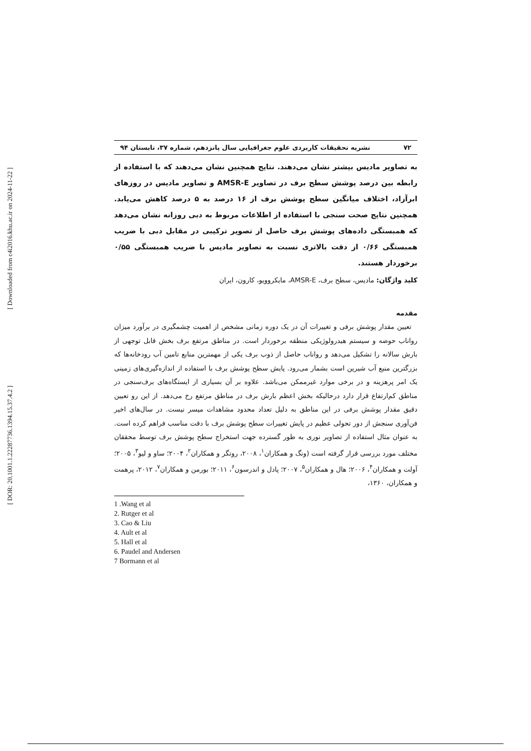[ Downloaded from c4i2016.khu.ac.ir on 2024-11-22 ]
[ DOR: 20.1001.1.22287736.1394.15.37.4.2 ]
۷۲ نشریه تحقیقات کاربردی علوم جغرافیایی سال پانزدهم، شماره ۳۷، تابستان ۹۴
به تصاویر مادیس بیشتر نشان می‌دهند. نتایج همچنین نشان می‌دهند که با استفاده از رابطه بین درصد پوشش سطح برف در تصاویر AMSR-E و تصاویر مادیس در روزهای ابرآزاد، اختلاف میانگین سطح پوشش برف از ۱۶ درصد به ۵ درصد کاهش می‌یابد. همچنین نتایج صحت سنجی با استفاده از اطلاعات مربوط به دبی روزانه نشان می‌دهد که همبستگی داده‌های پوشش برف حاصل از تصویر ترکیبی در مقابل دبی با ضریب همبستگی ۰/۶۶ از دقت بالاتری نسبت به تصاویر مادیس با ضریب همبستگی ۰/۵۵ برخوردار هستند.
کلید واژگان: مادیس، سطح برف، AMSR-E، مایکروویو، کارون، ایران
مقدمه
تعیین مقدار پوشش برفی و تغییرات آن در یک دوره زمانی مشخص از اهمیت چشمگیری در برآورد میزان رواناب حوضه و سیستم هیدرولوژیکی منطقه برخوردار است. در مناطق مرتفع برف بخش قابل توجهی از بارش سالانه را تشکیل می‌دهد و رواناب حاصل از ذوب برف یکی از مهمترین منابع تامین آب رودخانه‌ها که بزرگترین منبع آب شیرین است بشمار می‌رود. پایش سطح پوشش برف با استفاده از اندازه‌گیری‌های زمینی یک امر پرهزینه و در برخی موارد غیرممکن می‌باشد. علاوه بر آن بسیاری از ایستگاه‌های برف‌سنجی در مناطق کم‌ارتفاع قرار دارد درحالیکه بخش اعظم بارش برف در مناطق مرتفع رخ می‌دهد. از این رو تعیین دقیق مقدار پوشش برفی در این مناطق به دلیل تعداد محدود مشاهدات میسر نیست. در سال‌های اخیر فن‌آوری سنجش از دور تحولی عظیم در پایش تغییرات سطح پوشش برف با دقت مناسب فراهم کرده است. به عنوان مثال استفاده از تصاویر نوری به طور گسترده جهت استخراج سطح پوشش برف توسط محققان مختلف مورد بررسی قرار گرفته است (ونگ و همکاران<sup>۱</sup>، ۲۰۰۸، روتگر و همکاران<sup>۲</sup>، ۲۰۰۴؛ ساو و لیو<sup>۳</sup>، ۲۰۰۵؛ آولت و همکاران<sup>۴</sup>، ۲۰۰۶؛ هال و همکاران<sup>۵</sup>، ۲۰۰۷؛ پادل و اندرسون<sup>۶</sup>، ۲۰۱۱؛ بورمن و همکاران<sup>۷</sup>، ۲۰۱۲، پرهمت و همکاران، ۱۳۶۰،
1 .Wang et al
2. Rutger et al
3. Cao & Liu
4. Ault et al
5. Hall et al
6. Paudel and Andersen
7 Bormann et al